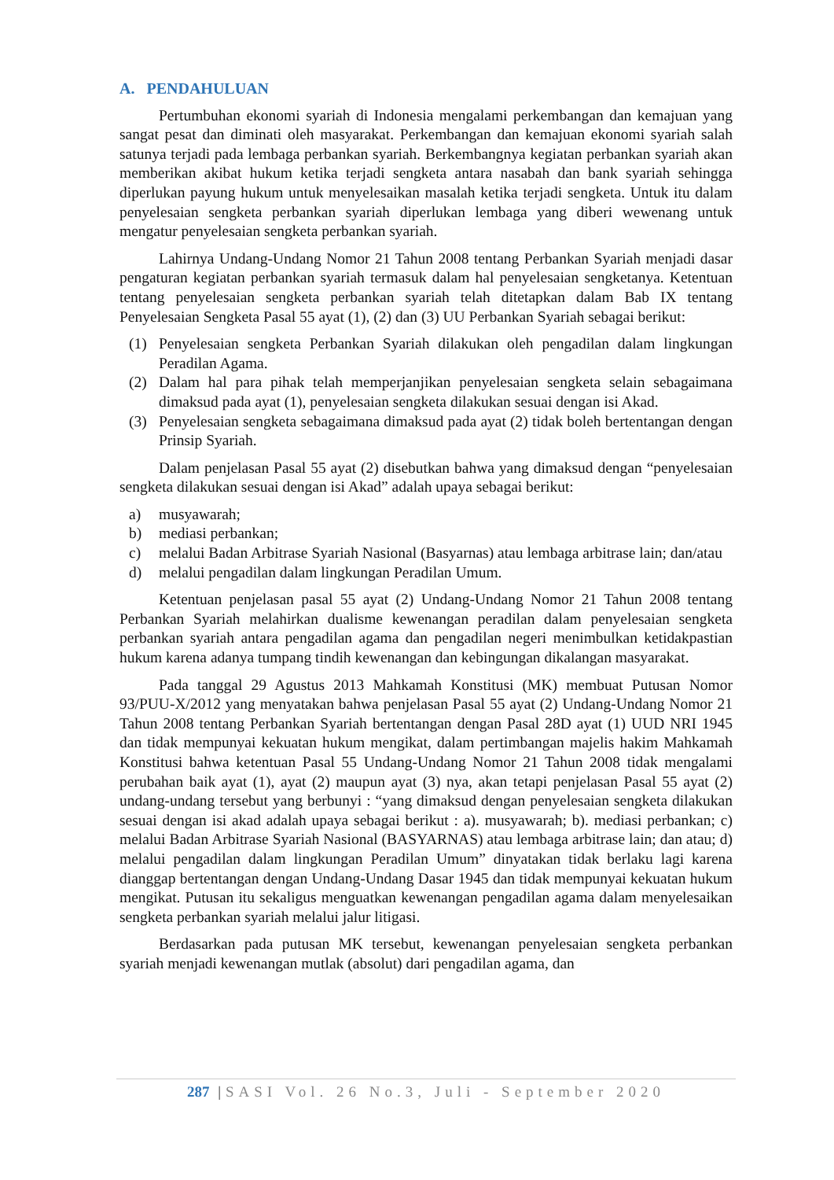A. PENDAHULUAN
Pertumbuhan ekonomi syariah di Indonesia mengalami perkembangan dan kemajuan yang sangat pesat dan diminati oleh masyarakat. Perkembangan dan kemajuan ekonomi syariah salah satunya terjadi pada lembaga perbankan syariah. Berkembangnya kegiatan perbankan syariah akan memberikan akibat hukum ketika terjadi sengketa antara nasabah dan bank syariah sehingga diperlukan payung hukum untuk menyelesaikan masalah ketika terjadi sengketa. Untuk itu dalam penyelesaian sengketa perbankan syariah diperlukan lembaga yang diberi wewenang untuk mengatur penyelesaian sengketa perbankan syariah.
Lahirnya Undang-Undang Nomor 21 Tahun 2008 tentang Perbankan Syariah menjadi dasar pengaturan kegiatan perbankan syariah termasuk dalam hal penyelesaian sengketanya. Ketentuan tentang penyelesaian sengketa perbankan syariah telah ditetapkan dalam Bab IX tentang Penyelesaian Sengketa Pasal 55 ayat (1), (2) dan (3) UU Perbankan Syariah sebagai berikut:
(1) Penyelesaian sengketa Perbankan Syariah dilakukan oleh pengadilan dalam lingkungan Peradilan Agama.
(2) Dalam hal para pihak telah memperjanjikan penyelesaian sengketa selain sebagaimana dimaksud pada ayat (1), penyelesaian sengketa dilakukan sesuai dengan isi Akad.
(3) Penyelesaian sengketa sebagaimana dimaksud pada ayat (2) tidak boleh bertentangan dengan Prinsip Syariah.
Dalam penjelasan Pasal 55 ayat (2) disebutkan bahwa yang dimaksud dengan “penyelesaian sengketa dilakukan sesuai dengan isi Akad” adalah upaya sebagai berikut:
a) musyawarah;
b) mediasi perbankan;
c) melalui Badan Arbitrase Syariah Nasional (Basyarnas) atau lembaga arbitrase lain; dan/atau
d) melalui pengadilan dalam lingkungan Peradilan Umum.
Ketentuan penjelasan pasal 55 ayat (2) Undang-Undang Nomor 21 Tahun 2008 tentang Perbankan Syariah melahirkan dualisme kewenangan peradilan dalam penyelesaian sengketa perbankan syariah antara pengadilan agama dan pengadilan negeri menimbulkan ketidakpastian hukum karena adanya tumpang tindih kewenangan dan kebingungan dikalangan masyarakat.
Pada tanggal 29 Agustus 2013 Mahkamah Konstitusi (MK) membuat Putusan Nomor 93/PUU-X/2012 yang menyatakan bahwa penjelasan Pasal 55 ayat (2) Undang-Undang Nomor 21 Tahun 2008 tentang Perbankan Syariah bertentangan dengan Pasal 28D ayat (1) UUD NRI 1945 dan tidak mempunyai kekuatan hukum mengikat, dalam pertimbangan majelis hakim Mahkamah Konstitusi bahwa ketentuan Pasal 55 Undang-Undang Nomor 21 Tahun 2008 tidak mengalami perubahan baik ayat (1), ayat (2) maupun ayat (3) nya, akan tetapi penjelasan Pasal 55 ayat (2) undang-undang tersebut yang berbunyi : “yang dimaksud dengan penyelesaian sengketa dilakukan sesuai dengan isi akad adalah upaya sebagai berikut : a). musyawarah; b). mediasi perbankan; c) melalui Badan Arbitrase Syariah Nasional (BASYARNAS) atau lembaga arbitrase lain; dan atau; d) melalui pengadilan dalam lingkungan Peradilan Umum” dinyatakan tidak berlaku lagi karena dianggap bertentangan dengan Undang-Undang Dasar 1945 dan tidak mempunyai kekuatan hukum mengikat. Putusan itu sekaligus menguatkan kewenangan pengadilan agama dalam menyelesaikan sengketa perbankan syariah melalui jalur litigasi.
Berdasarkan pada putusan MK tersebut, kewenangan penyelesaian sengketa perbankan syariah menjadi kewenangan mutlak (absolut) dari pengadilan agama, dan
287 |SASI Vol. 26 No.3, Juli - September 2020